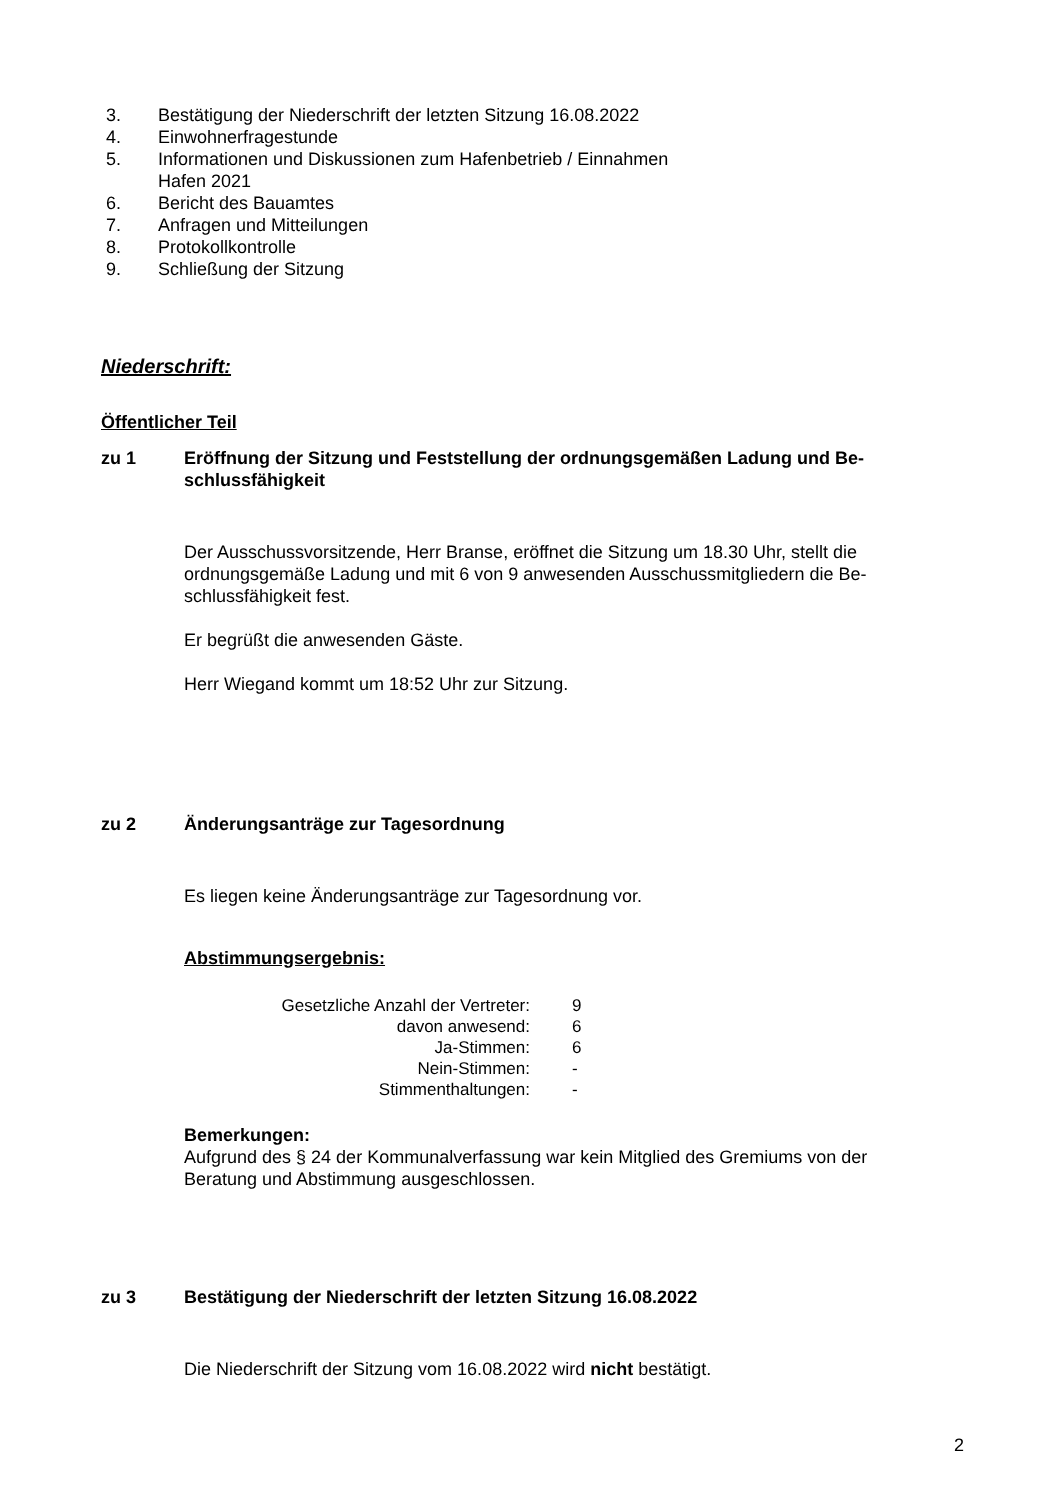3. Bestätigung der Niederschrift der letzten Sitzung 16.08.2022
4. Einwohnerfragestunde
5. Informationen und Diskussionen zum Hafenbetrieb / Einnahmen
Hafen 2021
6. Bericht des Bauamtes
7. Anfragen und Mitteilungen
8. Protokollkontrolle
9. Schließung der Sitzung
Niederschrift:
Öffentlicher Teil
zu 1 Eröffnung der Sitzung und Feststellung der ordnungsgemäßen Ladung und Be-schlussfähigkeit
Der Ausschussvorsitzende, Herr Branse, eröffnet die Sitzung um 18.30 Uhr, stellt die ordnungsgemäße Ladung und mit 6 von 9 anwesenden Ausschussmitgliedern die Be-schlussfähigkeit fest.
Er begrüßt die anwesenden Gäste.
Herr Wiegand kommt um 18:52 Uhr zur Sitzung.
zu 2 Änderungsanträge zur Tagesordnung
Es liegen keine Änderungsanträge zur Tagesordnung vor.
Abstimmungsergebnis:
| Gesetzliche Anzahl der Vertreter: | 9 |
| davon anwesend: | 6 |
| Ja-Stimmen: | 6 |
| Nein-Stimmen: | - |
| Stimmenthaltungen: | - |
Bemerkungen:
Aufgrund des § 24 der Kommunalverfassung war kein Mitglied des Gremiums von der Beratung und Abstimmung ausgeschlossen.
zu 3 Bestätigung der Niederschrift der letzten Sitzung 16.08.2022
Die Niederschrift der Sitzung vom 16.08.2022 wird nicht bestätigt.
2